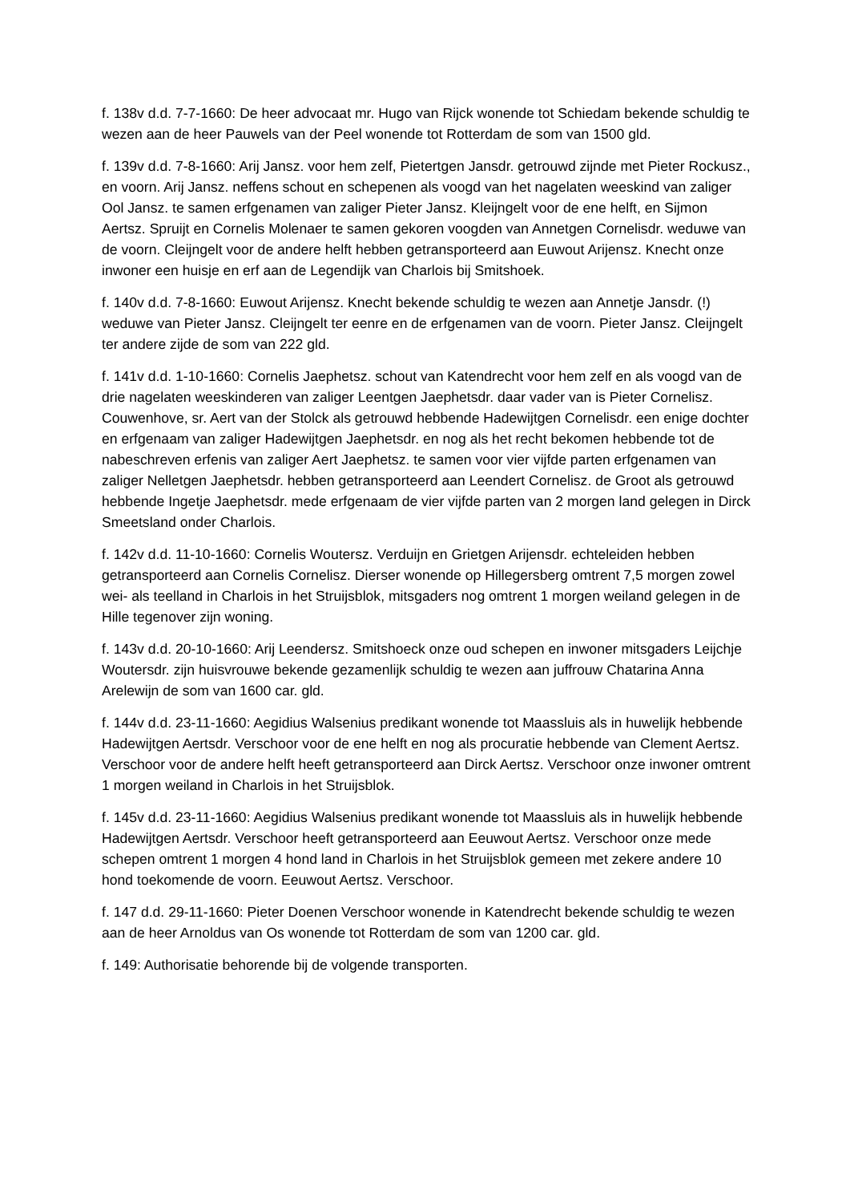f. 138v d.d. 7-7-1660: De heer advocaat mr. Hugo van Rijck wonende tot Schiedam bekende schuldig te wezen aan de heer Pauwels van der Peel wonende tot Rotterdam de som van 1500 gld.
f. 139v d.d. 7-8-1660: Arij Jansz. voor hem zelf, Pietertgen Jansdr. getrouwd zijnde met Pieter Rockusz., en voorn. Arij Jansz. neffens schout en schepenen als voogd van het nagelaten weeskind van zaliger Ool Jansz. te samen erfgenamen van zaliger Pieter Jansz. Kleijngelt voor de ene helft, en Sijmon Aertsz. Spruijt en Cornelis Molenaer te samen gekoren voogden van Annetgen Cornelisdr. weduwe van de voorn. Cleijngelt voor de andere helft hebben getransporteerd aan Euwout Arijensz. Knecht onze inwoner een huisje en erf aan de Legendijk van Charlois bij Smitshoek.
f. 140v d.d. 7-8-1660: Euwout Arijensz. Knecht bekende schuldig te wezen aan Annetje Jansdr. (!) weduwe van Pieter Jansz. Cleijngelt ter eenre en de erfgenamen van de voorn. Pieter Jansz. Cleijngelt ter andere zijde de som van 222 gld.
f. 141v d.d. 1-10-1660: Cornelis Jaephetsz. schout van Katendrecht voor hem zelf en als voogd van de drie nagelaten weeskinderen van zaliger Leentgen Jaephetsdr. daar vader van is Pieter Cornelisz. Couwenhove, sr. Aert van der Stolck als getrouwd hebbende Hadewijtgen Cornelisdr. een enige dochter en erfgenaam van zaliger Hadewijtgen Jaephetsdr. en nog als het recht bekomen hebbende tot de nabeschreven erfenis van zaliger Aert Jaephetsz. te samen voor vier vijfde parten erfgenamen van zaliger Nelletgen Jaephetsdr. hebben getransporteerd aan Leendert Cornelisz. de Groot als getrouwd hebbende Ingetje Jaephetsdr. mede erfgenaam de vier vijfde parten van 2 morgen land gelegen in Dirck Smeetsland onder Charlois.
f. 142v d.d. 11-10-1660: Cornelis Woutersz. Verduijn en Grietgen Arijensdr. echteleiden hebben getransporteerd aan Cornelis Cornelisz. Dierser wonende op Hillegersberg omtrent 7,5 morgen zowel wei- als teelland in Charlois in het Struijsblok, mitsgaders nog omtrent 1 morgen weiland gelegen in de Hille tegenover zijn woning.
f. 143v d.d. 20-10-1660: Arij Leendersz. Smitshoeck onze oud schepen en inwoner mitsgaders Leijchje Woutersdr. zijn huisvrouwe bekende gezamenlijk schuldig te wezen aan juffrouw Chatarina Anna Arelewijn de som van 1600 car. gld.
f. 144v d.d. 23-11-1660: Aegidius Walsenius predikant wonende tot Maassluis als in huwelijk hebbende Hadewijtgen Aertsdr. Verschoor voor de ene helft en nog als procuratie hebbende van Clement Aertsz. Verschoor voor de andere helft heeft getransporteerd aan Dirck Aertsz. Verschoor onze inwoner omtrent 1 morgen weiland in Charlois in het Struijsblok.
f. 145v d.d. 23-11-1660: Aegidius Walsenius predikant wonende tot Maassluis als in huwelijk hebbende Hadewijtgen Aertsdr. Verschoor heeft getransporteerd aan Eeuwout Aertsz. Verschoor onze mede schepen omtrent 1 morgen 4 hond land in Charlois in het Struijsblok gemeen met zekere andere 10 hond toekomende de voorn. Eeuwout Aertsz. Verschoor.
f. 147 d.d. 29-11-1660: Pieter Doenen Verschoor wonende in Katendrecht bekende schuldig te wezen aan de heer Arnoldus van Os wonende tot Rotterdam de som van 1200 car. gld.
f. 149: Authorisatie behorende bij de volgende transporten.